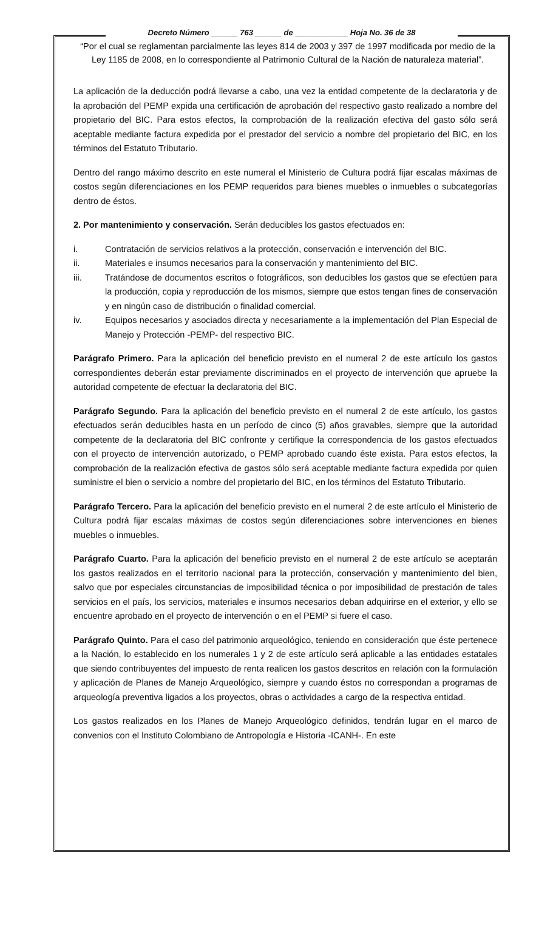Decreto Número ______ 763 ______ de ____________ Hoja No. 36 de 38
“Por el cual se reglamentan parcialmente las leyes 814 de 2003 y 397 de 1997 modificada por medio de la Ley 1185 de 2008, en lo correspondiente al Patrimonio Cultural de la Nación de naturaleza material”.
La aplicación de la deducción podrá llevarse a cabo, una vez la entidad competente de la declaratoria y de la aprobación del PEMP expida una certificación de aprobación del respectivo gasto realizado a nombre del propietario del BIC. Para estos efectos, la comprobación de la realización efectiva del gasto sólo será aceptable mediante factura expedida por el prestador del servicio a nombre del propietario del BIC, en los términos del Estatuto Tributario.
Dentro del rango máximo descrito en este numeral el Ministerio de Cultura podrá fijar escalas máximas de costos según diferenciaciones en los PEMP requeridos para bienes muebles o inmuebles o subcategorías dentro de éstos.
2. Por mantenimiento y conservación. Serán deducibles los gastos efectuados en:
i. Contratación de servicios relativos a la protección, conservación e intervención del BIC.
ii. Materiales e insumos necesarios para la conservación y mantenimiento del BIC.
iii. Tratándose de documentos escritos o fotográficos, son deducibles los gastos que se efectúen para la producción, copia y reproducción de los mismos, siempre que estos tengan fines de conservación y en ningún caso de distribución o finalidad comercial.
iv. Equipos necesarios y asociados directa y necesariamente a la implementación del Plan Especial de Manejo y Protección -PEMP- del respectivo BIC.
Parágrafo Primero. Para la aplicación del beneficio previsto en el numeral 2 de este artículo los gastos correspondientes deberán estar previamente discriminados en el proyecto de intervención que apruebe la autoridad competente de efectuar la declaratoria del BIC.
Parágrafo Segundo. Para la aplicación del beneficio previsto en el numeral 2 de este artículo, los gastos efectuados serán deducibles hasta en un período de cinco (5) años gravables, siempre que la autoridad competente de la declaratoria del BIC confronte y certifique la correspondencia de los gastos efectuados con el proyecto de intervención autorizado, o PEMP aprobado cuando éste exista. Para estos efectos, la comprobación de la realización efectiva de gastos sólo será aceptable mediante factura expedida por quien suministre el bien o servicio a nombre del propietario del BIC, en los términos del Estatuto Tributario.
Parágrafo Tercero. Para la aplicación del beneficio previsto en el numeral 2 de este artículo el Ministerio de Cultura podrá fijar escalas máximas de costos según diferenciaciones sobre intervenciones en bienes muebles o inmuebles.
Parágrafo Cuarto. Para la aplicación del beneficio previsto en el numeral 2 de este artículo se aceptarán los gastos realizados en el territorio nacional para la protección, conservación y mantenimiento del bien, salvo que por especiales circunstancias de imposibilidad técnica o por imposibilidad de prestación de tales servicios en el país, los servicios, materiales e insumos necesarios deban adquirirse en el exterior, y ello se encuentre aprobado en el proyecto de intervención o en el PEMP si fuere el caso.
Parágrafo Quinto. Para el caso del patrimonio arqueológico, teniendo en consideración que éste pertenece a la Nación, lo establecido en los numerales 1 y 2 de este artículo será aplicable a las entidades estatales que siendo contribuyentes del impuesto de renta realicen los gastos descritos en relación con la formulación y aplicación de Planes de Manejo Arqueológico, siempre y cuando éstos no correspondan a programas de arqueología preventiva ligados a los proyectos, obras o actividades a cargo de la respectiva entidad.
Los gastos realizados en los Planes de Manejo Arqueológico definidos, tendrán lugar en el marco de convenios con el Instituto Colombiano de Antropología e Historia -ICANH-. En este